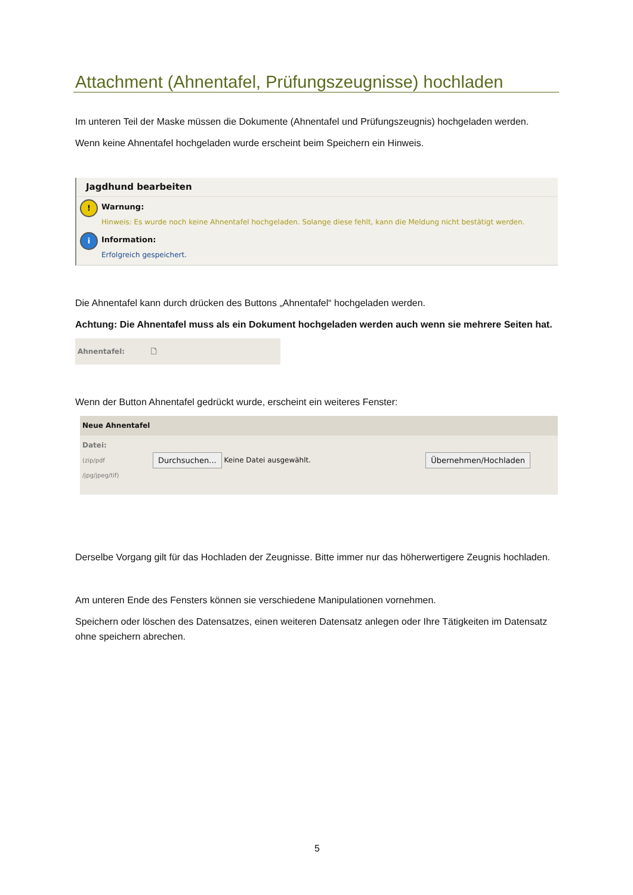Attachment (Ahnentafel, Prüfungszeugnisse) hochladen
Im unteren Teil der Maske müssen die Dokumente (Ahnentafel und Prüfungszeugnis) hochgeladen werden.
Wenn keine Ahnentafel hochgeladen wurde erscheint beim Speichern ein Hinweis.
Jagdhund bearbeiten
!
Warnung:
Hinweis: Es wurde noch keine Ahnentafel hochgeladen. Solange diese fehlt, kann die Meldung nicht bestätigt werden.
i
Information:
Erfolgreich gespeichert.
Die Ahnentafel kann durch drücken des Buttons „Ahnentafel“ hochgeladen werden.
Achtung: Die Ahnentafel muss als ein Dokument hochgeladen werden auch wenn sie mehrere Seiten hat.
Ahnentafel: 🗋
Wenn der Button Ahnentafel gedrückt wurde, erscheint ein weiteres Fenster:
Neue Ahnentafel
Datei:
(zip/pdf
/jpg/jpeg/tif)
Durchsuchen... Keine Datei ausgewählt. Übernehmen/Hochladen
Derselbe Vorgang gilt für das Hochladen der Zeugnisse. Bitte immer nur das höherwertigere Zeugnis hochladen.
Am unteren Ende des Fensters können sie verschiedene Manipulationen vornehmen.
Speichern oder löschen des Datensatzes, einen weiteren Datensatz anlegen oder Ihre Tätigkeiten im Datensatz ohne speichern abrechen.
5